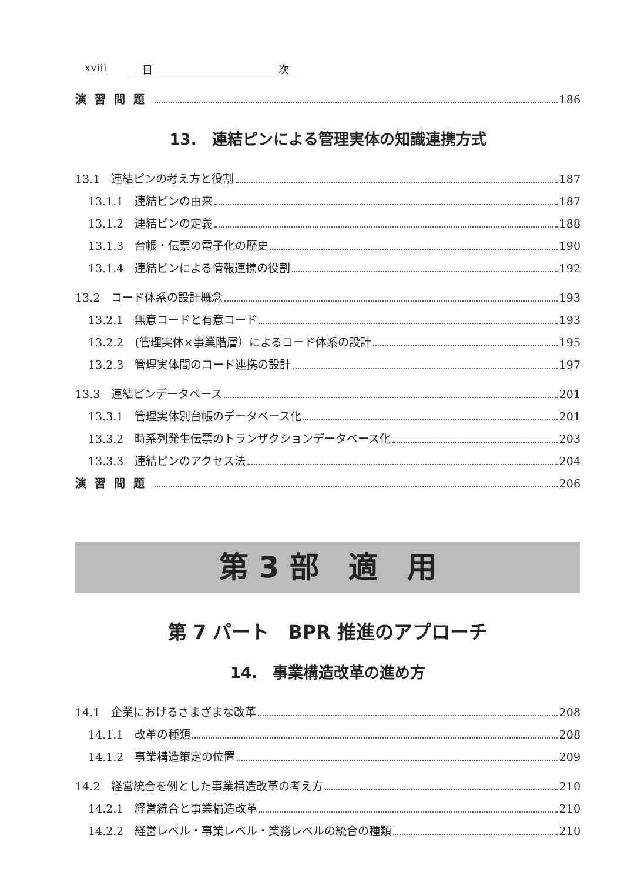xviii 目 次
演習問題 186
13.　連結ピンによる管理実体の知識連携方式
13.1　連結ピンの考え方と役割 187
13.1.1　連結ピンの由来 187
13.1.2　連結ピンの定義 188
13.1.3　台帳・伝票の電子化の歴史 190
13.1.4　連結ピンによる情報連携の役割 192
13.2　コード体系の設計概念 193
13.2.1　無意コードと有意コード 193
13.2.2　(管理実体×事業階層）によるコード体系の設計 195
13.2.3　管理実体間のコード連携の設計 197
13.3　連結ピンデータベース 201
13.3.1　管理実体別台帳のデータベース化 201
13.3.2　時系列発生伝票のトランザクションデータベース化 203
13.3.3　連結ピンのアクセス法 204
演習問題 206
第 3 部　適　用
第 7 パート　BPR 推進のアプローチ
14.　事業構造改革の進め方
14.1　企業におけるさまざまな改革 208
14.1.1　改革の種類 208
14.1.2　事業構造策定の位置 209
14.2　経営統合を例とした事業構造改革の考え方 210
14.2.1　経営統合と事業構造改革 210
14.2.2　経営レベル・事業レベル・業務レベルの統合の種類 210